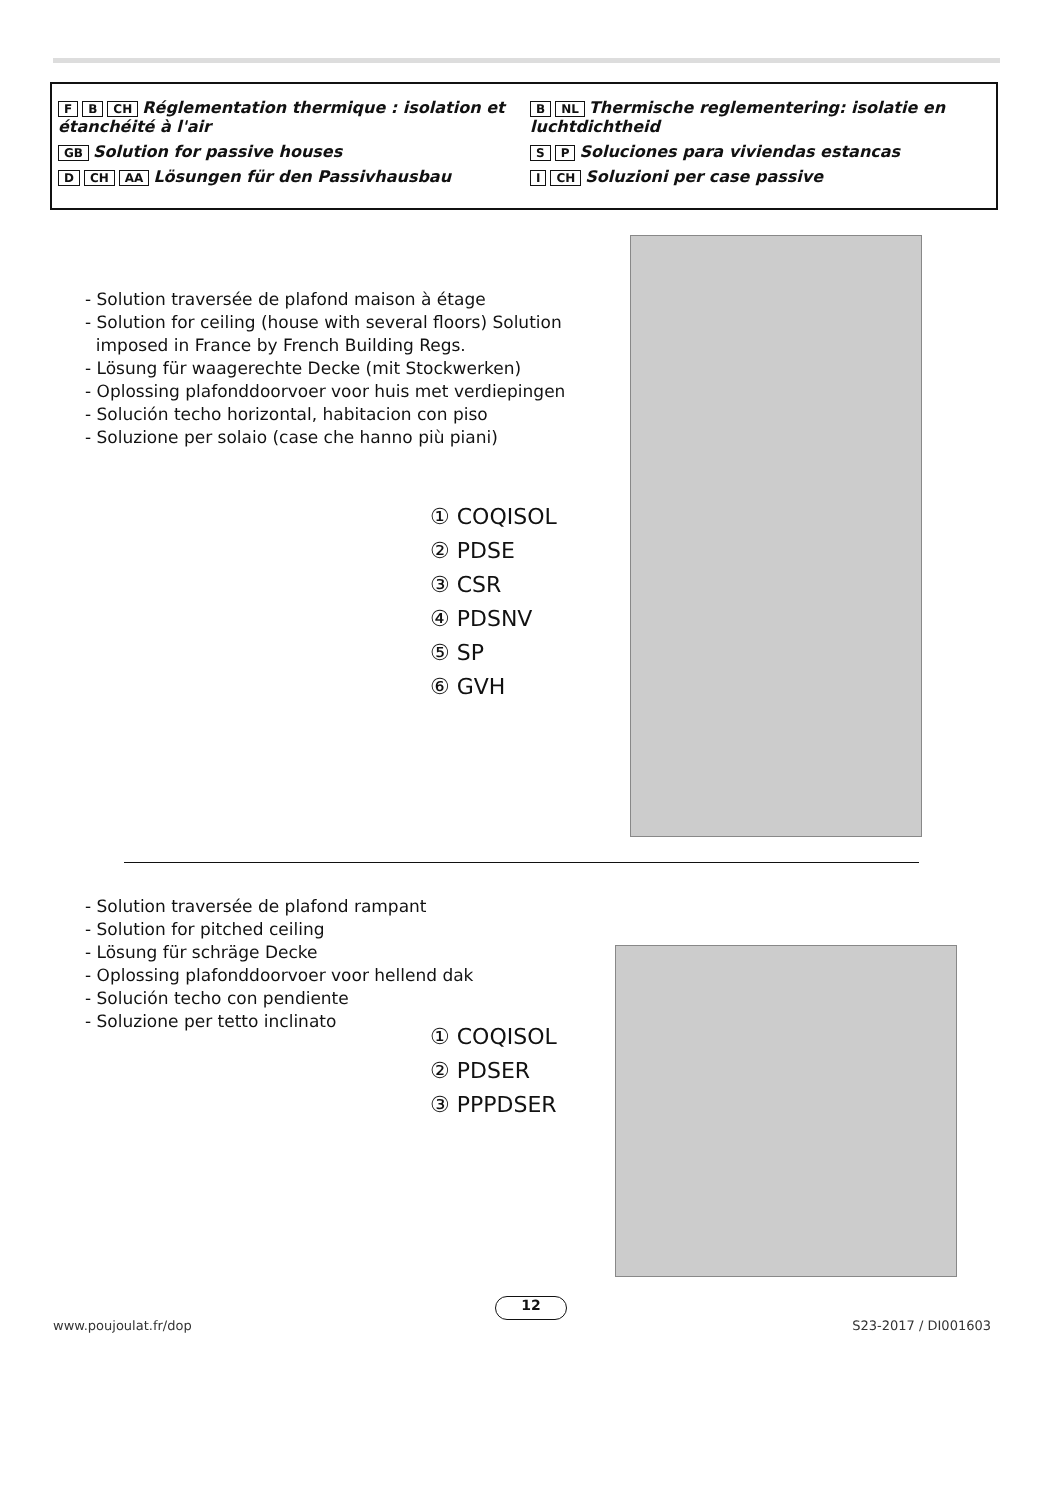F B CH Réglementation thermique : isolation et étanchéité à l'air
GB Solution for passive houses
D CH AA Lösungen für den Passivhausbau
B NL Thermische reglementering: isolatie en luchtdichtheid
S P Soluciones para viviendas estancas
I CH Soluzioni per case passive
- Solution traversée de plafond maison à étage
- Solution for ceiling (house with several floors) Solution
imposed in France by French Building Regs.
- Lösung für waagerechte Decke (mit Stockwerken)
- Oplossing plafonddoorvoer voor huis met verdiepingen
- Solución techo horizontal, habitacion con piso
- Soluzione per solaio (case che hanno più piani)
① COQISOL
② PDSE
③ CSR
④ PDSNV
⑤ SP
⑥ GVH
- Solution traversée de plafond rampant
- Solution for pitched ceiling
- Lösung für schräge Decke
- Oplossing plafonddoorvoer voor hellend dak
- Solución techo con pendiente
- Soluzione per tetto inclinato
① COQISOL
② PDSER
③ PPPDSER
12
www.poujoulat.fr/dop S23-2017 / DI001603